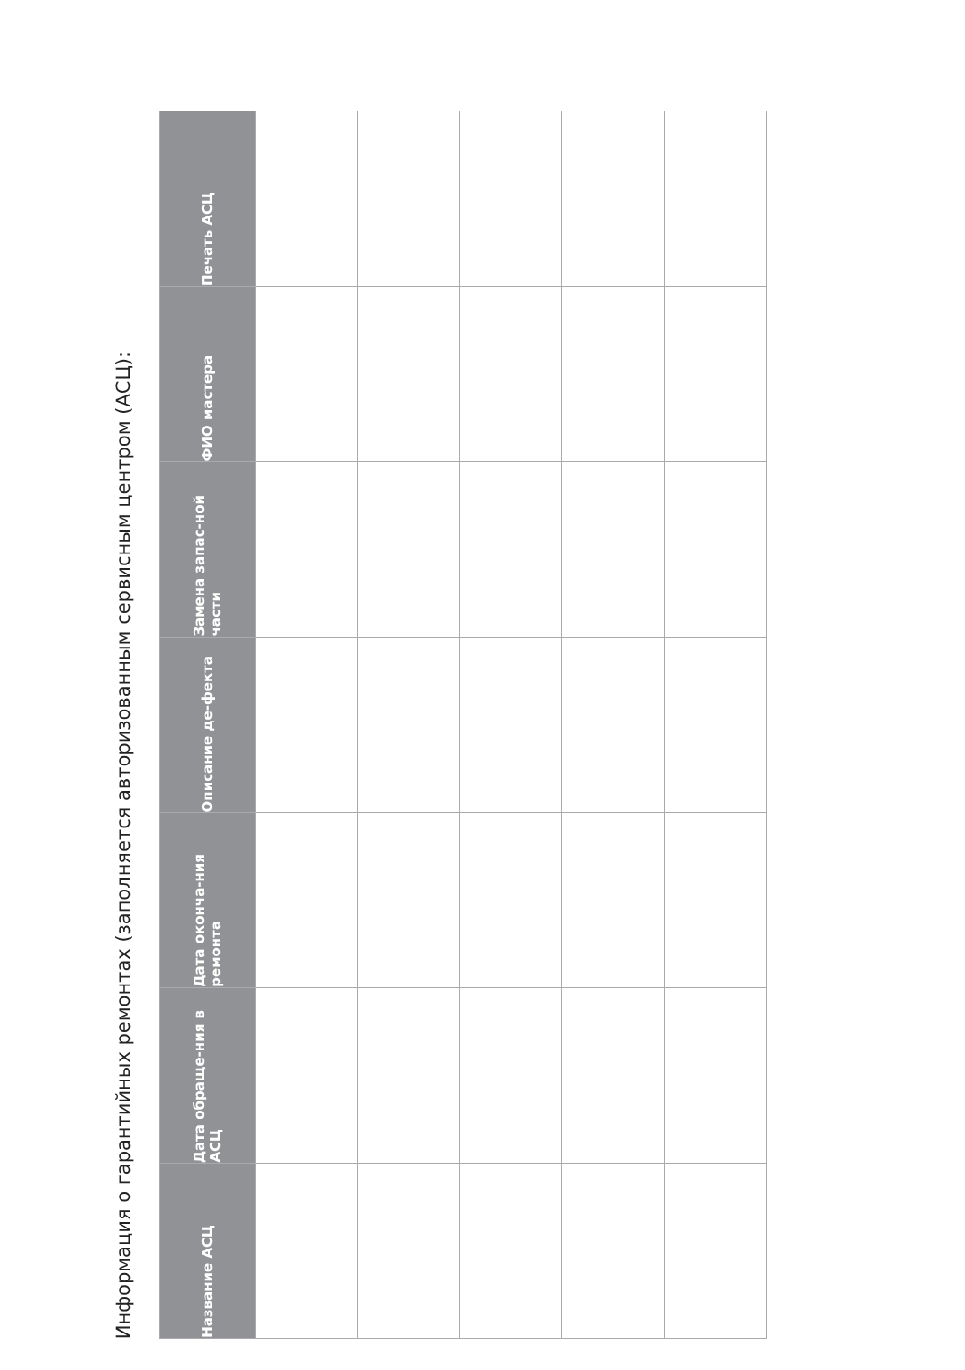Информация о гарантийных ремонтах (заполняется авторизованным сервисным центром (АСЦ):
| Название АСЦ | Дата обраще-ния в АСЦ | Дата оконча-ния ремонта | Описание де-фекта | Замена запас-ной части | ФИО мастера | Печать АСЦ |
| --- | --- | --- | --- | --- | --- | --- |